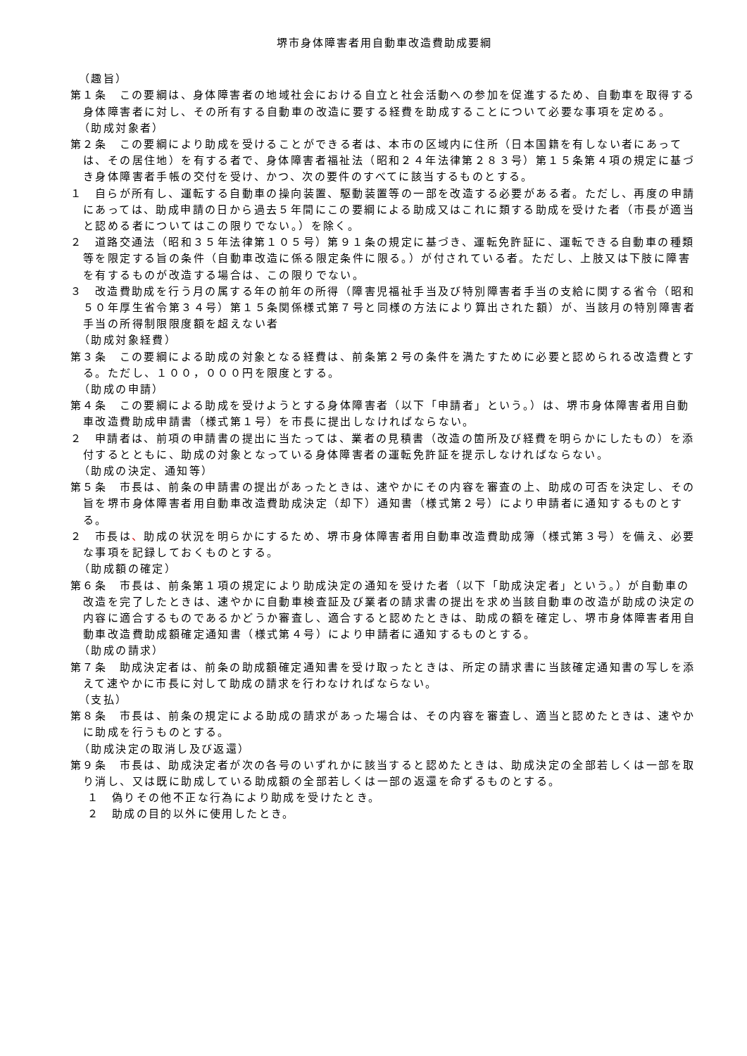堺市身体障害者用自動車改造費助成要綱
（趣旨）
第１条　この要綱は、身体障害者の地域社会における自立と社会活動への参加を促進するため、自動車を取得する身体障害者に対し、その所有する自動車の改造に要する経費を助成することについて必要な事項を定める。
（助成対象者）
第２条　この要綱により助成を受けることができる者は、本市の区域内に住所（日本国籍を有しない者にあっては、その居住地）を有する者で、身体障害者福祉法（昭和２４年法律第２８３号）第１５条第４項の規定に基づき身体障害者手帳の交付を受け、かつ、次の要件のすべてに該当するものとする。
１　自らが所有し、運転する自動車の操向装置、駆動装置等の一部を改造する必要がある者。ただし、再度の申請にあっては、助成申請の日から過去５年間にこの要綱による助成又はこれに類する助成を受けた者（市長が適当と認める者についてはこの限りでない。）を除く。
２　道路交通法（昭和３５年法律第１０５号）第９１条の規定に基づき、運転免許証に、運転できる自動車の種類等を限定する旨の条件（自動車改造に係る限定条件に限る。）が付されている者。ただし、上肢又は下肢に障害を有するものが改造する場合は、この限りでない。
３　改造費助成を行う月の属する年の前年の所得（障害児福祉手当及び特別障害者手当の支給に関する省令（昭和５０年厚生省令第３４号）第１５条関係様式第７号と同様の方法により算出された額）が、当該月の特別障害者手当の所得制限限度額を超えない者
（助成対象経費）
第３条　この要綱による助成の対象となる経費は、前条第２号の条件を満たすために必要と認められる改造費とする。ただし、１００，０００円を限度とする。
（助成の申請）
第４条　この要綱による助成を受けようとする身体障害者（以下「申請者」という。）は、堺市身体障害者用自動車改造費助成申請書（様式第１号）を市長に提出しなければならない。
２　申請者は、前項の申請書の提出に当たっては、業者の見積書（改造の箇所及び経費を明らかにしたもの）を添付するとともに、助成の対象となっている身体障害者の運転免許証を提示しなければならない。
（助成の決定、通知等）
第５条　市長は、前条の申請書の提出があったときは、速やかにその内容を審査の上、助成の可否を決定し、その旨を堺市身体障害者用自動車改造費助成決定（却下）通知書（様式第２号）により申請者に通知するものとする。
２　市長は、助成の状況を明らかにするため、堺市身体障害者用自動車改造費助成簿（様式第３号）を備え、必要な事項を記録しておくものとする。
（助成額の確定）
第６条　市長は、前条第１項の規定により助成決定の通知を受けた者（以下「助成決定者」という。）が自動車の改造を完了したときは、速やかに自動車検査証及び業者の請求書の提出を求め当該自動車の改造が助成の決定の内容に適合するものであるかどうか審査し、適合すると認めたときは、助成の額を確定し、堺市身体障害者用自動車改造費助成額確定通知書（様式第４号）により申請者に通知するものとする。
（助成の請求）
第７条　助成決定者は、前条の助成額確定通知書を受け取ったときは、所定の請求書に当該確定通知書の写しを添えて速やかに市長に対して助成の請求を行わなければならない。
（支払）
第８条　市長は、前条の規定による助成の請求があった場合は、その内容を審査し、適当と認めたときは、速やかに助成を行うものとする。
（助成決定の取消し及び返還）
第９条　市長は、助成決定者が次の各号のいずれかに該当すると認めたときは、助成決定の全部若しくは一部を取り消し、又は既に助成している助成額の全部若しくは一部の返還を命ずるものとする。
１　偽りその他不正な行為により助成を受けたとき。
２　助成の目的以外に使用したとき。